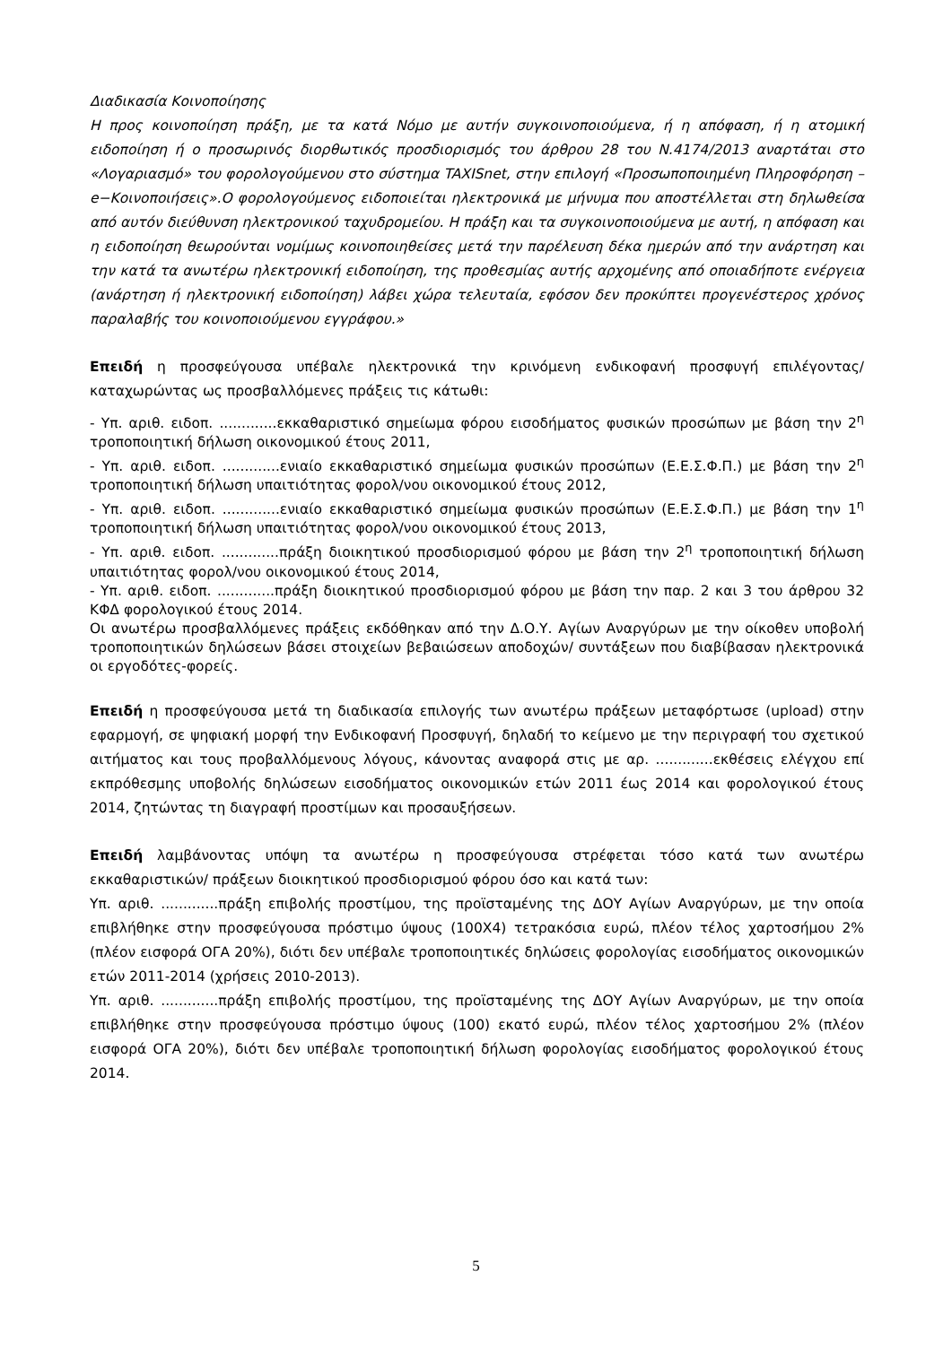Διαδικασία Κοινοποίησης
Η προς κοινοποίηση πράξη, με τα κατά Νόμο με αυτήν συγκοινοποιούμενα, ή η απόφαση, ή η ατομική ειδοποίηση ή ο προσωρινός διορθωτικός προσδιορισμός του άρθρου 28 του Ν.4174/2013 αναρτάται στο «Λογαριασμό» του φορολογούμενου στο σύστημα TAXISnet, στην επιλογή «Προσωποποιημένη Πληροφόρηση –e−Κοινοποιήσεις».Ο φορολογούμενος ειδοποιείται ηλεκτρονικά με μήνυμα που αποστέλλεται στη δηλωθείσα από αυτόν διεύθυνση ηλεκτρονικού ταχυδρομείου. Η πράξη και τα συγκοινοποιούμενα με αυτή, η απόφαση και η ειδοποίηση θεωρούνται νομίμως κοινοποιηθείσες μετά την παρέλευση δέκα ημερών από την ανάρτηση και την κατά τα ανωτέρω ηλεκτρονική ειδοποίηση, της προθεσμίας αυτής αρχομένης από οποιαδήποτε ενέργεια (ανάρτηση ή ηλεκτρονική ειδοποίηση) λάβει χώρα τελευταία, εφόσον δεν προκύπτει προγενέστερος χρόνος παραλαβής του κοινοποιούμενου εγγράφου.»
Επειδή η προσφεύγουσα υπέβαλε ηλεκτρονικά την κρινόμενη ενδικοφανή προσφυγή επιλέγοντας/καταχωρώντας ως προσβαλλόμενες πράξεις τις κάτωθι:
- Υπ. αριθ. ειδοπ. .............εκκαθαριστικό σημείωμα φόρου εισοδήματος φυσικών προσώπων με βάση την 2<sup>η</sup> τροποποιητική δήλωση οικονομικού έτους 2011,
- Υπ. αριθ. ειδοπ. .............ενιαίο εκκαθαριστικό σημείωμα φυσικών προσώπων (Ε.Ε.Σ.Φ.Π.) με βάση την 2<sup>η</sup> τροποποιητική δήλωση υπαιτιότητας φορολ/νου οικονομικού έτους 2012,
- Υπ. αριθ. ειδοπ. .............ενιαίο εκκαθαριστικό σημείωμα φυσικών προσώπων (Ε.Ε.Σ.Φ.Π.) με βάση την 1<sup>η</sup> τροποποιητική δήλωση υπαιτιότητας φορολ/νου οικονομικού έτους 2013,
- Υπ. αριθ. ειδοπ. .............πράξη διοικητικού προσδιορισμού φόρου με βάση την 2<sup>η</sup> τροποποιητική δήλωση υπαιτιότητας φορολ/νου οικονομικού έτους 2014,
- Υπ. αριθ. ειδοπ. .............πράξη διοικητικού προσδιορισμού φόρου με βάση την παρ. 2 και 3 του άρθρου 32 ΚΦΔ φορολογικού έτους 2014.
Οι ανωτέρω προσβαλλόμενες πράξεις εκδόθηκαν από την Δ.Ο.Υ. Αγίων Αναργύρων με την οίκοθεν υποβολή τροποποιητικών δηλώσεων βάσει στοιχείων βεβαιώσεων αποδοχών/ συντάξεων που διαβίβασαν ηλεκτρονικά οι εργοδότες-φορείς.
Επειδή η προσφεύγουσα μετά τη διαδικασία επιλογής των ανωτέρω πράξεων μεταφόρτωσε (upload) στην εφαρμογή, σε ψηφιακή μορφή την Ενδικοφανή Προσφυγή, δηλαδή το κείμενο με την περιγραφή του σχετικού αιτήματος και τους προβαλλόμενους λόγους, κάνοντας αναφορά στις με αρ. .............εκθέσεις ελέγχου επί εκπρόθεσμης υποβολής δηλώσεων εισοδήματος οικονομικών ετών 2011 έως 2014 και φορολογικού έτους 2014, ζητώντας τη διαγραφή προστίμων και προσαυξήσεων.
Επειδή λαμβάνοντας υπόψη τα ανωτέρω η προσφεύγουσα στρέφεται τόσο κατά των ανωτέρω εκκαθαριστικών/ πράξεων διοικητικού προσδιορισμού φόρου όσο και κατά των:
Υπ. αριθ. .............πράξη επιβολής προστίμου, της προϊσταμένης της ΔΟΥ Αγίων Αναργύρων, με την οποία επιβλήθηκε στην προσφεύγουσα πρόστιμο ύψους (100Χ4) τετρακόσια ευρώ, πλέον τέλος χαρτοσήμου 2% (πλέον εισφορά ΟΓΑ 20%), διότι δεν υπέβαλε τροποποιητικές δηλώσεις φορολογίας εισοδήματος οικονομικών ετών 2011-2014 (χρήσεις 2010-2013).
Υπ. αριθ. .............πράξη επιβολής προστίμου, της προϊσταμένης της ΔΟΥ Αγίων Αναργύρων, με την οποία επιβλήθηκε στην προσφεύγουσα πρόστιμο ύψους (100) εκατό ευρώ, πλέον τέλος χαρτοσήμου 2% (πλέον εισφορά ΟΓΑ 20%), διότι δεν υπέβαλε τροποποιητική δήλωση φορολογίας εισοδήματος φορολογικού έτους 2014.
5